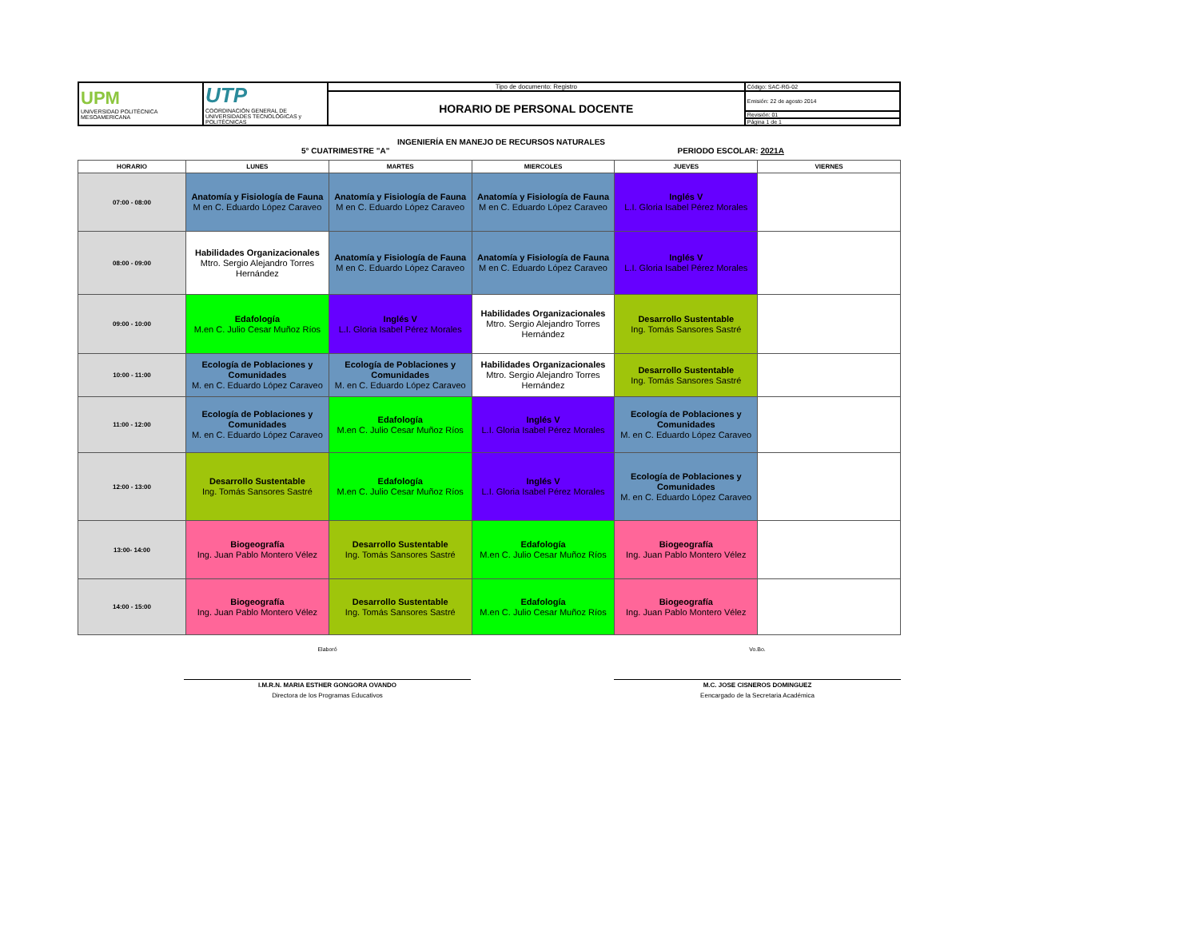| UPM UNIVERSIDAD POLITÉCNICA MESOAMERICANA | UTP COORDINACIÓN GENERAL DE UNIVERSIDADES TECNOLÓGICAS y POLITÉCNICAS | Tipo de documento: Registro | Código: SAC-RG-02 |
| | | HORARIO DE PERSONAL DOCENTE | Emisión: 22 de agosto 2014 |
| | | | Revisión: 01 |
| | | | Página 1 de 1 |
INGENIERÍA EN MANEJO DE RECURSOS NATURALES
5° CUATRIMESTRE "A" PERIODO ESCOLAR: 2021A
| HORARIO | LUNES | MARTES | MIERCOLES | JUEVES | VIERNES |
| --- | --- | --- | --- | --- | --- |
| 07:00 - 08:00 | Anatomía y Fisiología de Fauna M en C. Eduardo López Caraveo | Anatomía y Fisiología de Fauna M en C. Eduardo López Caraveo | Anatomía y Fisiología de Fauna M en C. Eduardo López Caraveo | Inglés V L.I. Gloria Isabel Pérez Morales | |
| 08:00 - 09:00 | Habilidades Organizacionales Mtro. Sergio Alejandro Torres Hernández | Anatomía y Fisiología de Fauna M en C. Eduardo López Caraveo | Anatomía y Fisiología de Fauna M en C. Eduardo López Caraveo | Inglés V L.I. Gloria Isabel Pérez Morales | |
| 09:00 - 10:00 | Edafología M.en C. Julio Cesar Muñoz Ríos | Inglés V L.I. Gloria Isabel Pérez Morales | Habilidades Organizacionales Mtro. Sergio Alejandro Torres Hernández | Desarrollo Sustentable Ing. Tomás Sansores Sastré | |
| 10:00 - 11:00 | Ecología de Poblaciones y Comunidades M. en C. Eduardo López Caraveo | Ecología de Poblaciones y Comunidades M. en C. Eduardo López Caraveo | Habilidades Organizacionales Mtro. Sergio Alejandro Torres Hernández | Desarrollo Sustentable Ing. Tomás Sansores Sastré | |
| 11:00 - 12:00 | Ecología de Poblaciones y Comunidades M. en C. Eduardo López Caraveo | Edafología M.en C. Julio Cesar Muñoz Ríos | Inglés V L.I. Gloria Isabel Pérez Morales | Ecología de Poblaciones y Comunidades M. en C. Eduardo López Caraveo | |
| 12:00 - 13:00 | Desarrollo Sustentable Ing. Tomás Sansores Sastré | Edafología M.en C. Julio Cesar Muñoz Ríos | Inglés V L.I. Gloria Isabel Pérez Morales | Ecología de Poblaciones y Comunidades M. en C. Eduardo López Caraveo | |
| 13:00- 14:00 | Biogeografía Ing. Juan Pablo Montero Vélez | Desarrollo Sustentable Ing. Tomás Sansores Sastré | Edafología M.en C. Julio Cesar Muñoz Ríos | Biogeografía Ing. Juan Pablo Montero Vélez | |
| 14:00 - 15:00 | Biogeografía Ing. Juan Pablo Montero Vélez | Desarrollo Sustentable Ing. Tomás Sansores Sastré | Edafología M.en C. Julio Cesar Muñoz Ríos | Biogeografía Ing. Juan Pablo Montero Vélez | |
Elaboró
I.M.R.N. MARIA ESTHER GONGORA OVANDO
Directora de los Programas Educativos
Vo.Bo.
M.C. JOSE CISNEROS DOMINGUEZ
Eencargado de la Secretaria Académica